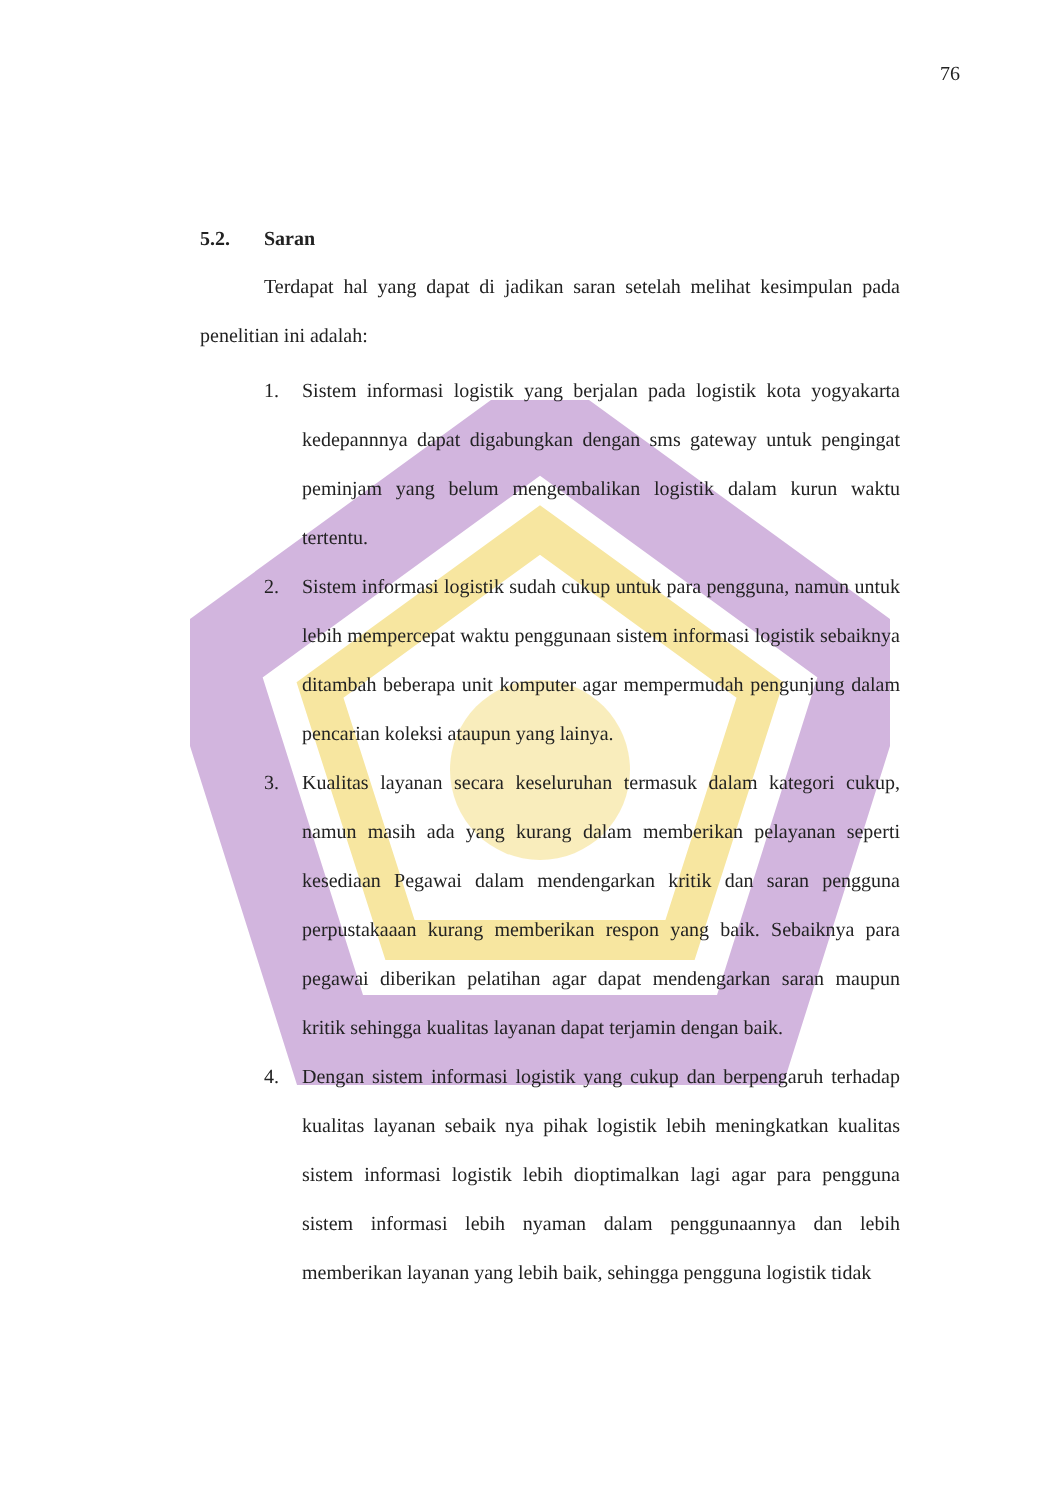76
5.2. Saran
Terdapat hal yang dapat di jadikan saran setelah melihat kesimpulan pada penelitian ini adalah:
1. Sistem informasi logistik yang berjalan pada logistik kota yogyakarta kedepannnya dapat digabungkan dengan sms gateway untuk pengingat peminjam yang belum mengembalikan logistik dalam kurun waktu tertentu.
2. Sistem informasi logistik sudah cukup untuk para pengguna, namun untuk lebih mempercepat waktu penggunaan sistem informasi logistik sebaiknya ditambah beberapa unit komputer agar mempermudah pengunjung dalam pencarian koleksi ataupun yang lainya.
3. Kualitas layanan secara keseluruhan termasuk dalam kategori cukup, namun masih ada yang kurang dalam memberikan pelayanan seperti kesediaan Pegawai dalam mendengarkan kritik dan saran pengguna perpustakaaan kurang memberikan respon yang baik. Sebaiknya para pegawai diberikan pelatihan agar dapat mendengarkan saran maupun kritik sehingga kualitas layanan dapat terjamin dengan baik.
4. Dengan sistem informasi logistik yang cukup dan berpengaruh terhadap kualitas layanan sebaik nya pihak logistik lebih meningkatkan kualitas sistem informasi logistik lebih dioptimalkan lagi agar para pengguna sistem informasi lebih nyaman dalam penggunaannya dan lebih memberikan layanan yang lebih baik, sehingga pengguna logistik tidak